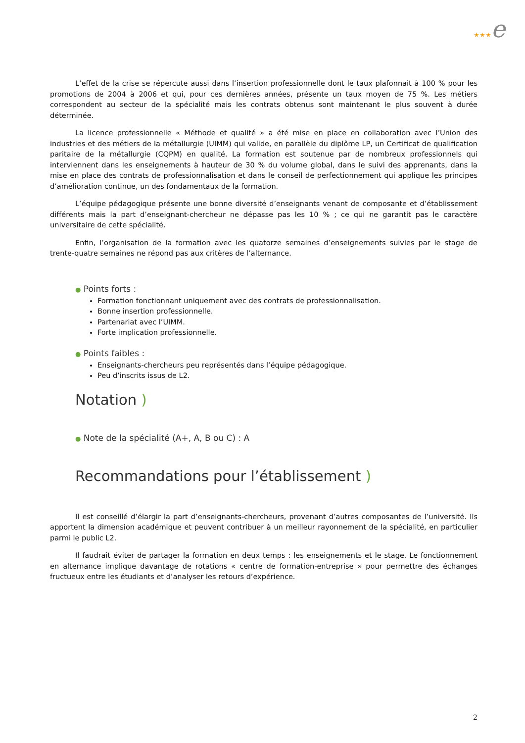★★★e
L’effet de la crise se répercute aussi dans l’insertion professionnelle dont le taux plafonnait à 100 % pour les promotions de 2004 à 2006 et qui, pour ces dernières années, présente un taux moyen de 75 %. Les métiers correspondent au secteur de la spécialité mais les contrats obtenus sont maintenant le plus souvent à durée déterminée.
La licence professionnelle « Méthode et qualité » a été mise en place en collaboration avec l’Union des industries et des métiers de la métallurgie (UIMM) qui valide, en parallèle du diplôme LP, un Certificat de qualification paritaire de la métallurgie (CQPM) en qualité. La formation est soutenue par de nombreux professionnels qui interviennent dans les enseignements à hauteur de 30 % du volume global, dans le suivi des apprenants, dans la mise en place des contrats de professionnalisation et dans le conseil de perfectionnement qui applique les principes d’amélioration continue, un des fondamentaux de la formation.
L’équipe pédagogique présente une bonne diversité d’enseignants venant de composante et d’établissement différents mais la part d’enseignant-chercheur ne dépasse pas les 10 % ; ce qui ne garantit pas le caractère universitaire de cette spécialité.
Enfin, l’organisation de la formation avec les quatorze semaines d’enseignements suivies par le stage de trente-quatre semaines ne répond pas aux critères de l’alternance.
● Points forts :
Formation fonctionnant uniquement avec des contrats de professionnalisation.
Bonne insertion professionnelle.
Partenariat avec l’UIMM.
Forte implication professionnelle.
● Points faibles :
Enseignants-chercheurs peu représentés dans l’équipe pédagogique.
Peu d’inscrits issus de L2.
Notation )
● Note de la spécialité (A+, A, B ou C) : A
Recommandations pour l’établissement )
Il est conseillé d’élargir la part d’enseignants-chercheurs, provenant d’autres composantes de l’université. Ils apportent la dimension académique et peuvent contribuer à un meilleur rayonnement de la spécialité, en particulier parmi le public L2.
Il faudrait éviter de partager la formation en deux temps : les enseignements et le stage. Le fonctionnement en alternance implique davantage de rotations « centre de formation-entreprise » pour permettre des échanges fructueux entre les étudiants et d’analyser les retours d’expérience.
2